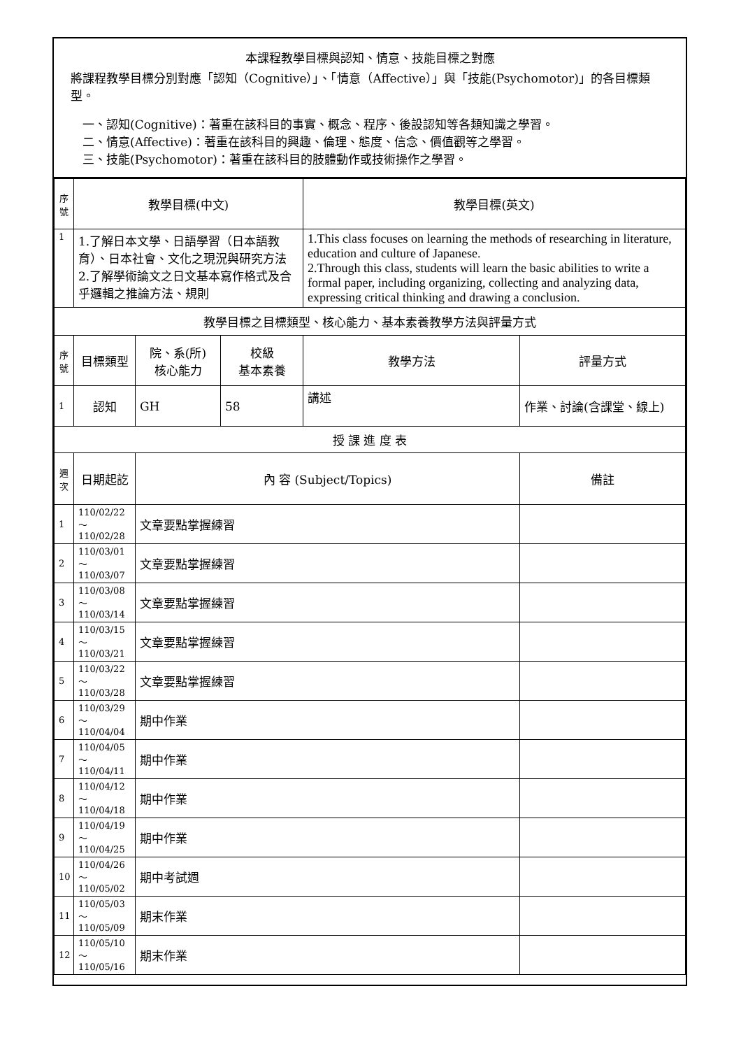本課程教學目標與認知、情意、技能目標之對應
將課程教學目標分別對應「認知（Cognitive）」、「情意（Affective）」與「技能(Psychomotor)」的各目標類型。
　一、認知(Cognitive)：著重在該科目的事實、概念、程序、後設認知等各類知識之學習。
　二、情意(Affective)：著重在該科目的興趣、倫理、態度、信念、價值觀等之學習。
　三、技能(Psychomotor)：著重在該科目的肢體動作或技術操作之學習。
| 序號 | 教學目標(中文) | | | 教學目標(英文) | |
| --- | --- | --- | --- | --- | --- |
| 1 | 1.了解日本文學、日語學習（日本語教育）、日本社會、文化之現況與研究方法 2.了解學術論文之日文基本寫作格式及合乎邏輯之推論方法、規則 | | | 1.This class focuses on learning the methods of researching in literature, education and culture of Japanese. 2.Through this class, students will learn the basic abilities to write a formal paper, including organizing, collecting and analyzing data, expressing critical thinking and drawing a conclusion. | |
| 教學目標之目標類型、核心能力、基本素養教學方法與評量方式 | | | | | |
| 序號 | 目標類型 | 院、系(所) 核心能力 | 校級 基本素養 | 教學方法 | 評量方式 |
| 1 | 認知 | GH | 58 | 講述 | 作業、討論(含課堂、線上) |
| 授 課 進 度 表 | | | | | |
| 週次 | 日期起訖 | 內 容 (Subject/Topics) | | | 備註 |
| 1 | 110/02/22～ 110/02/28 | 文章要點掌握練習 | | | |
| 2 | 110/03/01～ 110/03/07 | 文章要點掌握練習 | | | |
| 3 | 110/03/08～ 110/03/14 | 文章要點掌握練習 | | | |
| 4 | 110/03/15～ 110/03/21 | 文章要點掌握練習 | | | |
| 5 | 110/03/22～ 110/03/28 | 文章要點掌握練習 | | | |
| 6 | 110/03/29～ 110/04/04 | 期中作業 | | | |
| 7 | 110/04/05～ 110/04/11 | 期中作業 | | | |
| 8 | 110/04/12～ 110/04/18 | 期中作業 | | | |
| 9 | 110/04/19～ 110/04/25 | 期中作業 | | | |
| 10 | 110/04/26～ 110/05/02 | 期中考試週 | | | |
| 11 | 110/05/03～ 110/05/09 | 期末作業 | | | |
| 12 | 110/05/10～ 110/05/16 | 期末作業 | | | |